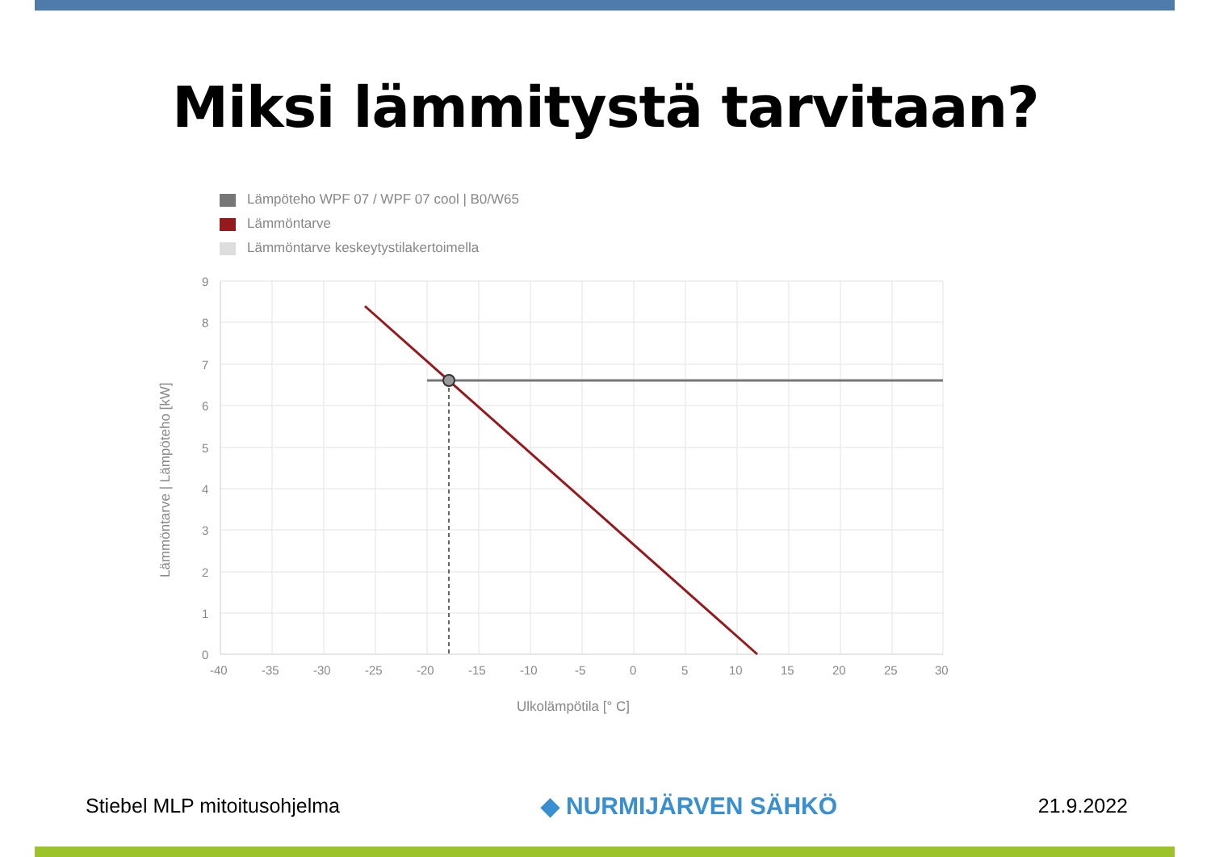Miksi lämmitystä tarvitaan?
Lämpöteho WPF 07 / WPF 07 cool | B0/W65
Lämmöntarve
Lämmöntarve keskeytystilakertoimella
9
8
7
6
5
4
3
2
1
0
-40
-35
-30
-25
-20
-15
-10
-5
0
5
10
15
20
25
30
Ulkolämpötila [° C]
Lämmöntarve | Lämpöteho [kW]
Stiebel MLP mitoitusohjelma
◆ NURMIJÄRVEN SÄHKÖ
21.9.2022